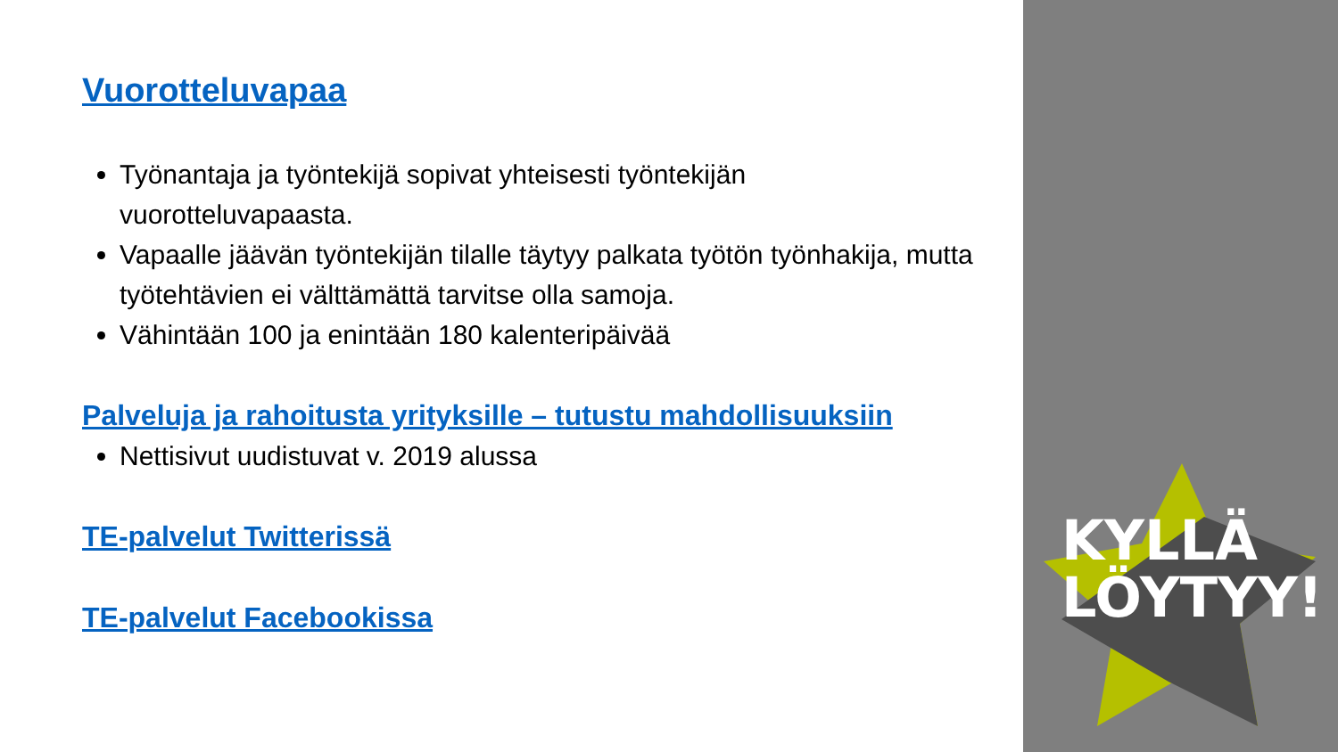KYLLÄ
LÖYTYY!
Vuorotteluvapaa
Työnantaja ja työntekijä sopivat yhteisesti työntekijän vuorotteluvapaasta.
Vapaalle jäävän työntekijän tilalle täytyy palkata työtön työnhakija, mutta työtehtävien ei välttämättä tarvitse olla samoja.
Vähintään 100 ja enintään 180 kalenteripäivää
Palveluja ja rahoitusta yrityksille – tutustu mahdollisuuksiin
Nettisivut uudistuvat v. 2019 alussa
TE-palvelut Twitterissä
TE-palvelut Facebookissa